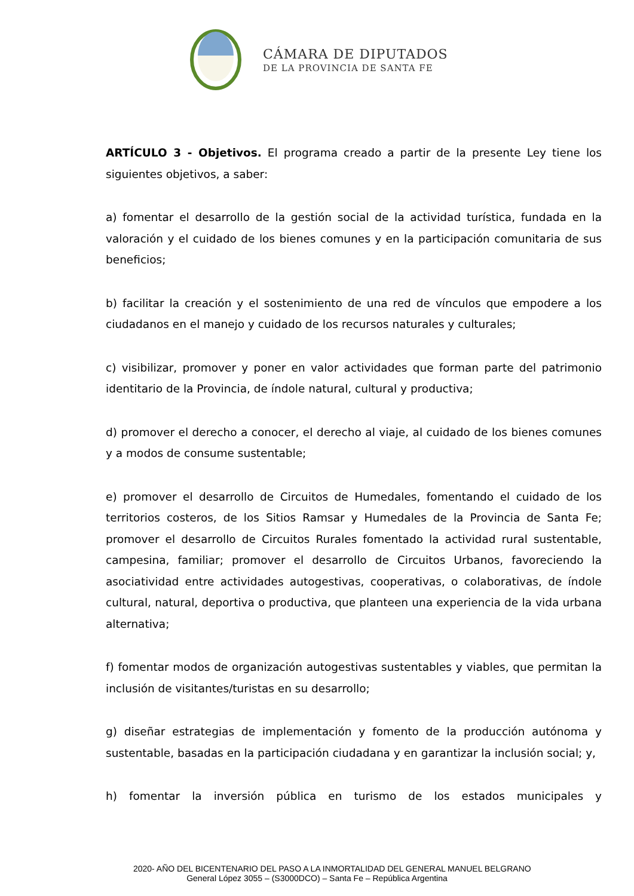CÁMARA DE DIPUTADOS
DE LA PROVINCIA DE SANTA FE
ARTÍCULO 3 - Objetivos. El programa creado a partir de la presente Ley tiene los siguientes objetivos, a saber:
a) fomentar el desarrollo de la gestión social de la actividad turística, fundada en la valoración y el cuidado de los bienes comunes y en la participación comunitaria de sus beneficios;
b) facilitar la creación y el sostenimiento de una red de vínculos que empodere a los ciudadanos en el manejo y cuidado de los recursos naturales y culturales;
c) visibilizar, promover y poner en valor actividades que forman parte del patrimonio identitario de la Provincia, de índole natural, cultural y productiva;
d) promover el derecho a conocer, el derecho al viaje, al cuidado de los bienes comunes y a modos de consume sustentable;
e) promover el desarrollo de Circuitos de Humedales, fomentando el cuidado de los territorios costeros, de los Sitios Ramsar y Humedales de la Provincia de Santa Fe; promover el desarrollo de Circuitos Rurales fomentado la actividad rural sustentable, campesina, familiar; promover el desarrollo de Circuitos Urbanos, favoreciendo la asociatividad entre actividades autogestivas, cooperativas, o colaborativas, de índole cultural, natural, deportiva o productiva, que planteen una experiencia de la vida urbana alternativa;
f) fomentar modos de organización autogestivas sustentables y viables, que permitan la inclusión de visitantes/turistas en su desarrollo;
g) diseñar estrategias de implementación y fomento de la producción autónoma y sustentable, basadas en la participación ciudadana y en garantizar la inclusión social; y,
h) fomentar la inversión pública en turismo de los estados municipales y
2020- AÑO DEL BICENTENARIO DEL PASO A LA INMORTALIDAD DEL GENERAL MANUEL BELGRANO
General López 3055 – (S3000DCO) – Santa Fe – República Argentina